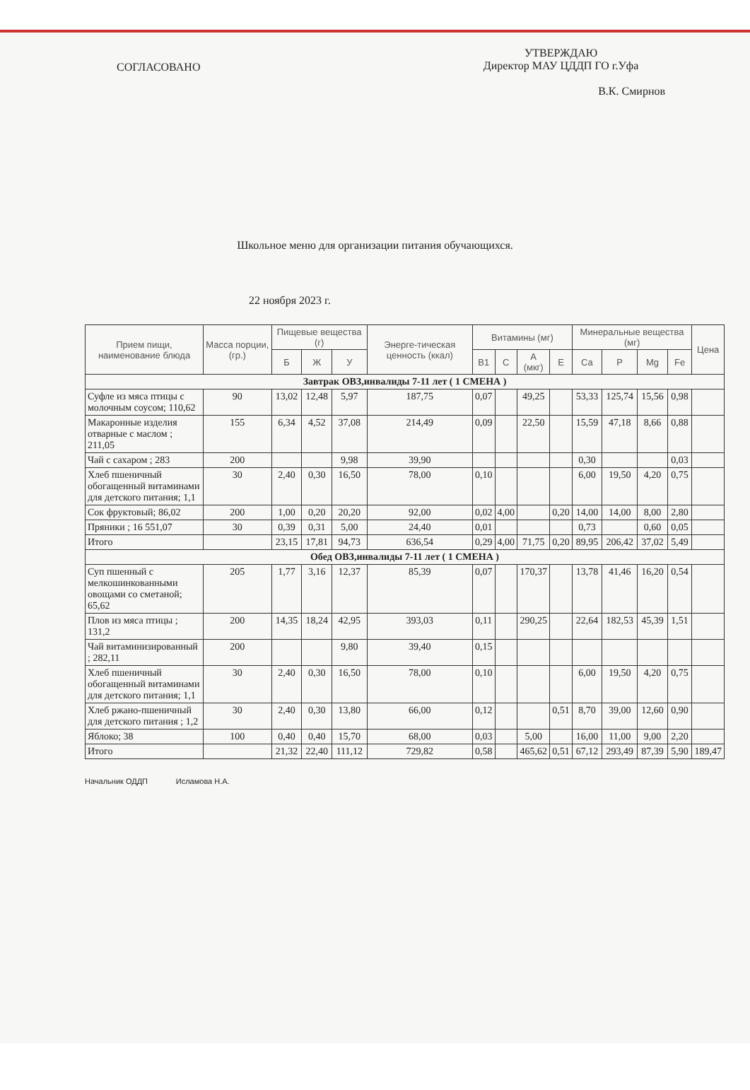СОГЛАСОВАНО
УТВЕРЖДАЮ
Директор МАУ ЦДДП ГО г.Уфа
В.К. Смирнов
Школьное меню для организации питания обучающихся.
22 ноября 2023 г.
| Прием пищи, наименование блюда | Масса порции, (гр.) | Пищевые вещества (г) | | | Энерге-тическая ценность (ккал) | Витамины (мг) | | | | Минеральные вещества (мг) | | | | Цена |
| --- | --- | --- | --- | --- | --- | --- | --- | --- | --- | --- | --- | --- | --- | --- |
| | | Б | Ж | У | | B1 | C | A (мкг) | E | Ca | P | Mg | Fe | |
| Завтрак ОВЗ,инвалиды 7-11 лет ( 1 СМЕНА ) | | | | | | | | | | | | | | |
| Суфле из мяса птицы с молочным соусом; 110,62 | 90 | 13,02 | 12,48 | 5,97 | 187,75 | 0,07 | | 49,25 | | 53,33 | 125,74 | 15,56 | 0,98 | |
| Макаронные изделия отварные с маслом ; 211,05 | 155 | 6,34 | 4,52 | 37,08 | 214,49 | 0,09 | | 22,50 | | 15,59 | 47,18 | 8,66 | 0,88 | |
| Чай с сахаром ; 283 | 200 | | | 9,98 | 39,90 | | | | | 0,30 | | | 0,03 | |
| Хлеб пшеничный обогащенный витаминами для детского питания; 1,1 | 30 | 2,40 | 0,30 | 16,50 | 78,00 | 0,10 | | | | 6,00 | 19,50 | 4,20 | 0,75 | |
| Сок фруктовый; 86,02 | 200 | 1,00 | 0,20 | 20,20 | 92,00 | 0,02 | 4,00 | | 0,20 | 14,00 | 14,00 | 8,00 | 2,80 | |
| Пряники ; 16 551,07 | 30 | 0,39 | 0,31 | 5,00 | 24,40 | 0,01 | | | | 0,73 | | 0,60 | 0,05 | |
| Итого | | 23,15 | 17,81 | 94,73 | 636,54 | 0,29 | 4,00 | 71,75 | 0,20 | 89,95 | 206,42 | 37,02 | 5,49 | |
| Обед ОВЗ,инвалиды 7-11 лет ( 1 СМЕНА ) | | | | | | | | | | | | | | |
| Суп пшенный с мелкошинкованными овощами со сметаной; 65,62 | 205 | 1,77 | 3,16 | 12,37 | 85,39 | 0,07 | | 170,37 | | 13,78 | 41,46 | 16,20 | 0,54 | |
| Плов из мяса птицы ; 131,2 | 200 | 14,35 | 18,24 | 42,95 | 393,03 | 0,11 | | 290,25 | | 22,64 | 182,53 | 45,39 | 1,51 | |
| Чай витаминизированный ; 282,11 | 200 | | | 9,80 | 39,40 | 0,15 | | | | | | | | |
| Хлеб пшеничный обогащенный витаминами для детского питания; 1,1 | 30 | 2,40 | 0,30 | 16,50 | 78,00 | 0,10 | | | | 6,00 | 19,50 | 4,20 | 0,75 | |
| Хлеб ржано-пшеничный для детского питания ; 1,2 | 30 | 2,40 | 0,30 | 13,80 | 66,00 | 0,12 | | | 0,51 | 8,70 | 39,00 | 12,60 | 0,90 | |
| Яблоко; 38 | 100 | 0,40 | 0,40 | 15,70 | 68,00 | 0,03 | | 5,00 | | 16,00 | 11,00 | 9,00 | 2,20 | |
| Итого | | 21,32 | 22,40 | 111,12 | 729,82 | 0,58 | | 465,62 | 0,51 | 67,12 | 293,49 | 87,39 | 5,90 | 189,47 |
Начальник ОДДП Исламова Н.А.